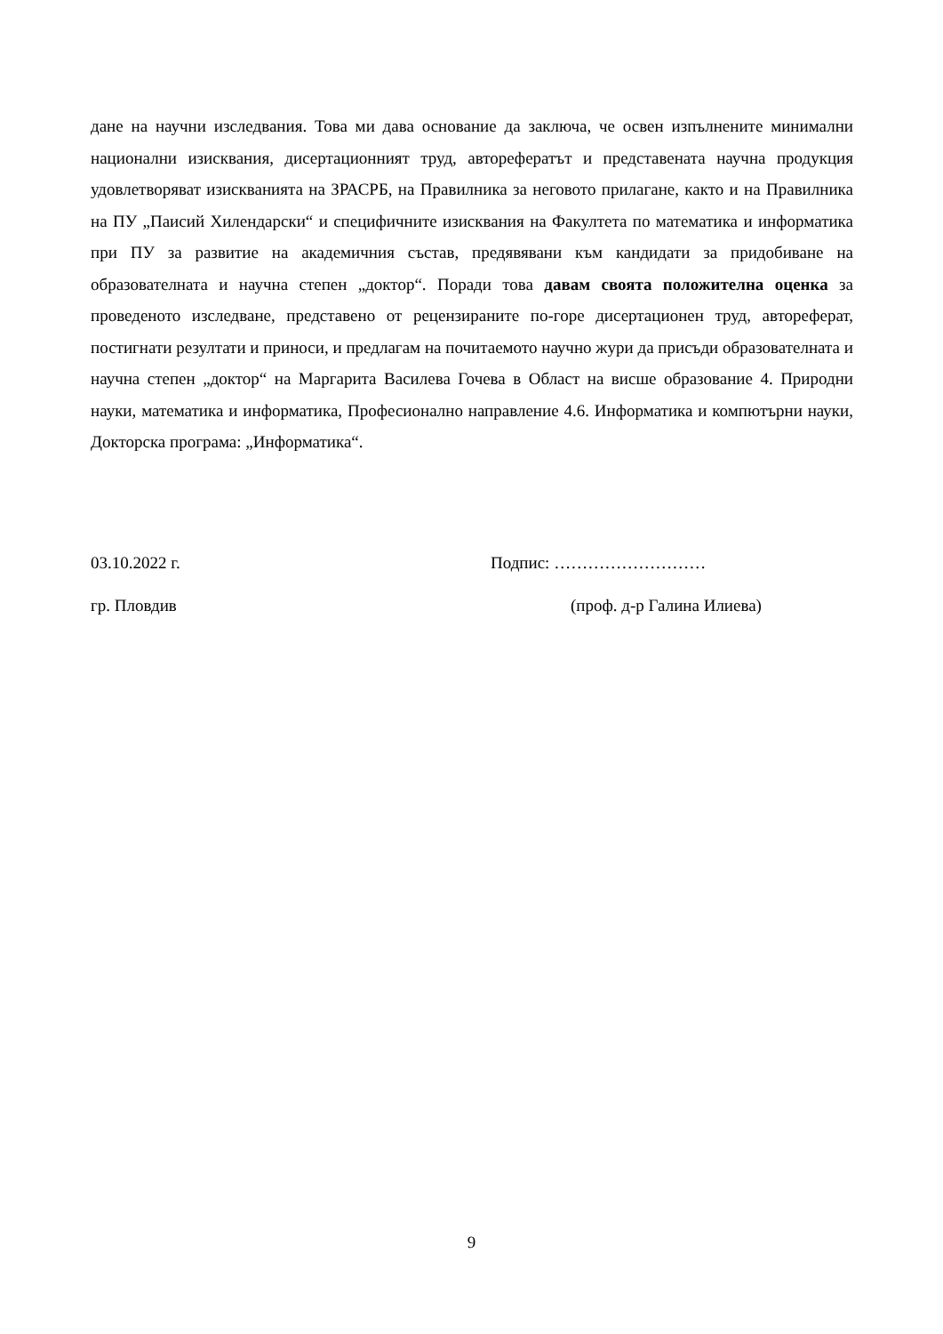дане на научни изследвания. Това ми дава основание да заключа, че освен изпълнените минимални национални изисквания, дисертационният труд, авторефератът и представената научна продукция удовлетворяват изискванията на ЗРАСРБ, на Правилника за неговото прилагане, както и на Правилника на ПУ „Паисий Хилендарски“ и специфичните изисквания на Факултета по математика и информатика при ПУ за развитие на академичния състав, предявявани към кандидати за придобиване на образователната и научна степен „доктор“. Поради това давам своята положителна оценка за проведеното изследване, представено от рецензираните по-горе дисертационен труд, автореферат, постигнати резултати и приноси, и предлагам на почитаемото научно жури да присъди образователната и научна степен „доктор“ на Маргарита Василева Гочева в Област на висше образование 4. Природни науки, математика и информатика, Професионално направление 4.6. Информатика и компютърни науки, Докторска програма: „Информатика“.
03.10.2022 г. Подпис: ………………………
гр. Пловдив (проф. д-р Галина Илиева)
9